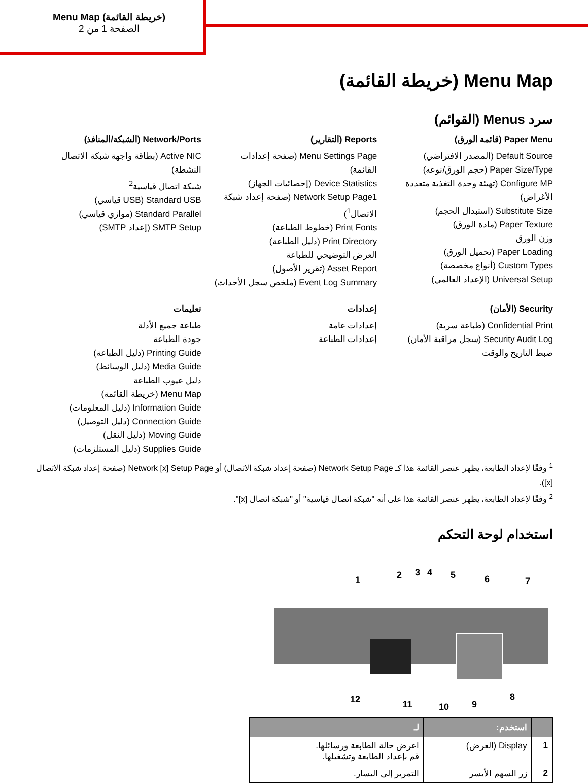Menu Map (خريطة القائمة)
الصفحة 1 من 2
Menu Map (خريطة القائمة)
سرد Menus (القوائم)
Paper Menu (قائمة الورق)
Default Source (المصدر الافتراضي)
Paper Size/Type (حجم الورق/نوعه)
Configure MP (تهيئة وحدة التغذية متعددة الأغراض)
Substitute Size (استبدال الحجم)
Paper Texture (مادة الورق)
وزن الورق
Paper Loading (تحميل الورق)
Custom Types (أنواع مخصصة)
Universal Setup (الإعداد العالمي)
Reports (التقارير)
Menu Settings Page (صفحة إعدادات القائمة)
Device Statistics (إحصائيات الجهاز)
Network Setup Page1 (صفحة إعداد شبكة الاتصال<sup>1</sup>)
Print Fonts (خطوط الطباعة)
Print Directory (دليل الطباعة)
العرض التوضيحي للطباعة
Asset Report (تقرير الأصول)
Event Log Summary (ملخص سجل الأحداث)
Network/Ports (الشبكة/المنافذ)
Active NIC (بطاقة واجهة شبكة الاتصال النشطة)
شبكة اتصال قياسية<sup>2</sup>
Standard USB (USB قياسي)
Standard Parallel (موازي قياسي)
SMTP Setup (إعداد SMTP)
Security (الأمان)
Confidential Print (طباعة سرية)
Security Audit Log (سجل مراقبة الأمان)
ضبط التاريخ والوقت
إعدادات
إعدادات عامة
إعدادات الطباعة
تعليمات
طباعة جميع الأدلة
جودة الطباعة
Printing Guide (دليل الطباعة)
Media Guide (دليل الوسائط)
دليل عيوب الطباعة
Menu Map (خريطة القائمة)
Information Guide (دليل المعلومات)
Connection Guide (دليل التوصيل)
Moving Guide (دليل النقل)
Supplies Guide (دليل المستلزمات)
<sup>1</sup> وفقًا لإعداد الطابعة، يظهر عنصر القائمة هذا كـ Network Setup Page (صفحة إعداد شبكة الاتصال) أو Network [x] Setup Page (صفحة إعداد شبكة الاتصال [x]).
<sup>2</sup> وفقًا لإعداد الطابعة، يظهر عنصر القائمة هذا على أنه "شبكة اتصال قياسية" أو "شبكة اتصال [x]".
استخدام لوحة التحكم
1
2
3
4
5
6
7
8
9
10
11
12
| | استخدم: | لـ |
| --- | --- | --- |
| 1 | Display (العرض) | اعرض حالة الطابعة ورسائلها. قم بإعداد الطابعة وتشغيلها. |
| 2 | زر السهم الأيسر | التمرير إلى اليسار. |